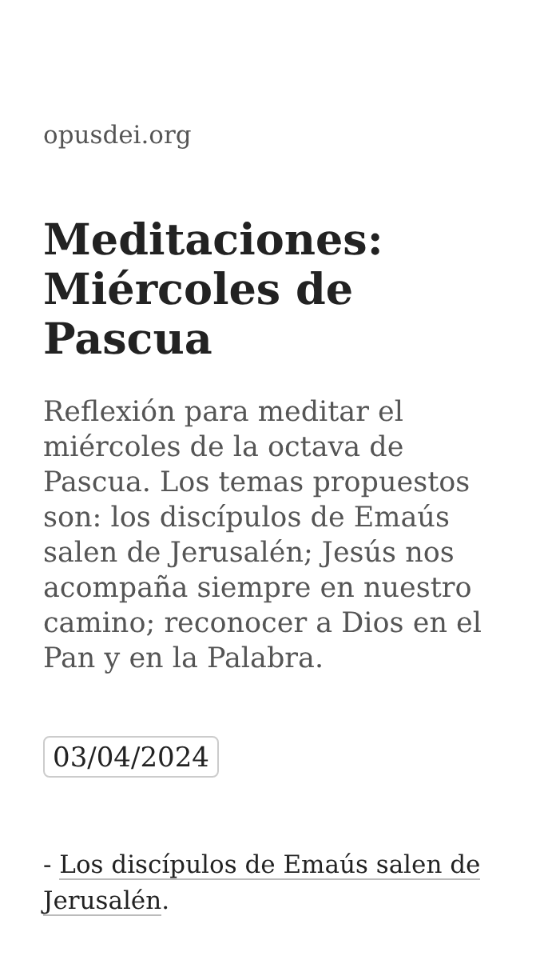opusdei.org
Meditaciones: Miércoles de Pascua
Reflexión para meditar el miércoles de la octava de Pascua. Los temas propuestos son: los discípulos de Emaús salen de Jerusalén; Jesús nos acompaña siempre en nuestro camino; reconocer a Dios en el Pan y en la Palabra.
03/04/2024
- Los discípulos de Emaús salen de Jerusalén.